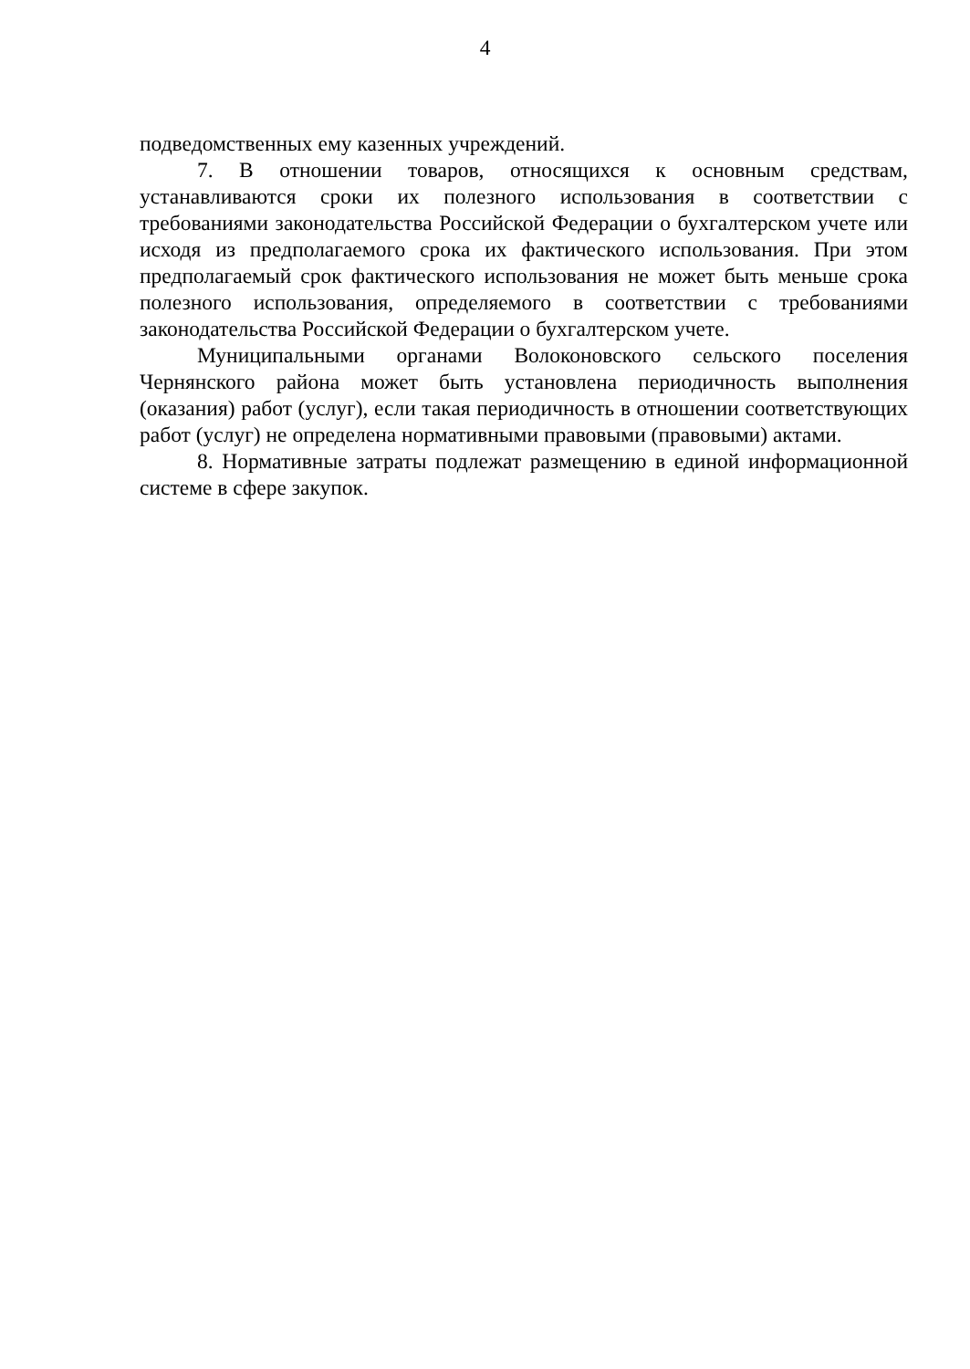4
подведомственных ему казенных учреждений.
7. В отношении товаров, относящихся к основным средствам, устанавливаются сроки их полезного использования в соответствии с требованиями законодательства Российской Федерации о бухгалтерском учете или исходя из предполагаемого срока их фактического использования. При этом предполагаемый срок фактического использования не может быть меньше срока полезного использования, определяемого в соответствии с требованиями законодательства Российской Федерации о бухгалтерском учете.
Муниципальными органами Волоконовского сельского поселения Чернянского района может быть установлена периодичность выполнения (оказания) работ (услуг), если такая периодичность в отношении соответствующих работ (услуг) не определена нормативными правовыми (правовыми) актами.
8. Нормативные затраты подлежат размещению в единой информационной системе в сфере закупок.